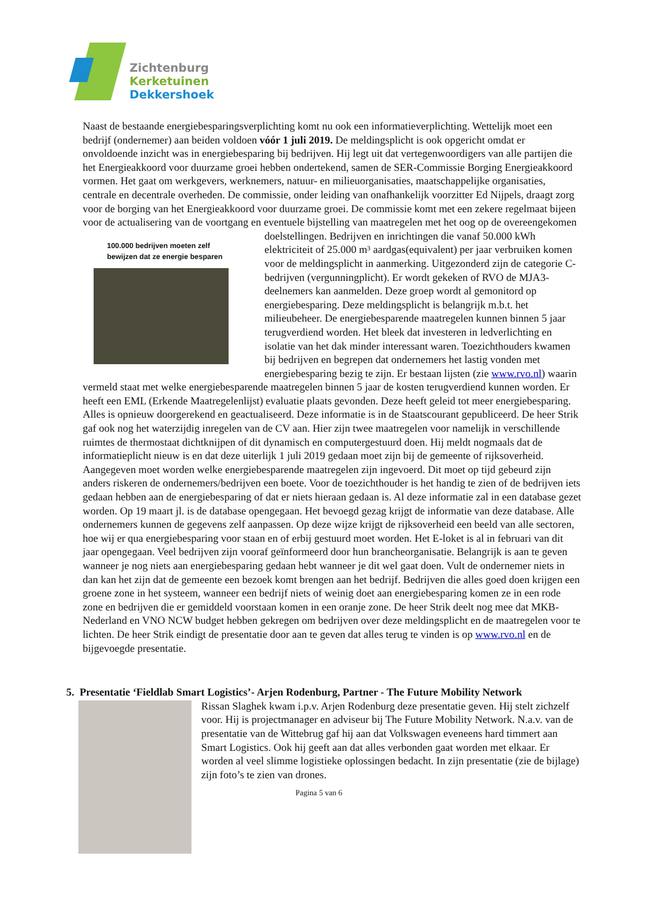Zichtenburg
Kerketuinen
Dekkershoek
Naast de bestaande energiebesparingsverplichting komt nu ook een informatieverplichting. Wettelijk moet een bedrijf (ondernemer) aan beiden voldoen vóór 1 juli 2019. De meldingsplicht is ook opgericht omdat er onvoldoende inzicht was in energiebesparing bij bedrijven. Hij legt uit dat vertegenwoordigers van alle partijen die het Energieakkoord voor duurzame groei hebben ondertekend, samen de SER-Commissie Borging Energieakkoord vormen. Het gaat om werkgevers, werknemers, natuur- en milieuorganisaties, maatschappelijke organisaties, centrale en decentrale overheden. De commissie, onder leiding van onafhankelijk voorzitter Ed Nijpels, draagt zorg voor de borging van het Energieakkoord voor duurzame groei. De commissie komt met een zekere regelmaat bijeen voor de actualisering van de voortgang en eventuele bijstelling van maatregelen met het oog op de 100.000 bedrijven moeten zelf
bewijzen dat ze energie besparen overeengekomen doelstellingen. Bedrijven en inrichtingen die vanaf 50.000 kWh elektriciteit of 25.000 m³ aardgas(equivalent) per jaar verbruiken komen voor de meldingsplicht in aanmerking. Uitgezonderd zijn de categorie C-bedrijven (vergunningplicht). Er wordt gekeken of RVO de MJA3-deelnemers kan aanmelden. Deze groep wordt al gemonitord op energiebesparing. Deze meldingsplicht is belangrijk m.b.t. het milieubeheer. De energiebesparende maatregelen kunnen binnen 5 jaar terugverdiend worden. Het bleek dat investeren in ledverlichting en isolatie van het dak minder interessant waren. Toezichthouders kwamen bij bedrijven en begrepen dat ondernemers het lastig vonden met energiebesparing bezig te zijn. Er bestaan lijsten (zie www.rvo.nl) waarin vermeld staat met welke energiebesparende maatregelen binnen 5 jaar de kosten terugverdiend kunnen worden. Er heeft een EML (Erkende Maatregelenlijst) evaluatie plaats gevonden. Deze heeft geleid tot meer energiebesparing. Alles is opnieuw doorgerekend en geactualiseerd. Deze informatie is in de Staatscourant gepubliceerd. De heer Strik gaf ook nog het waterzijdig inregelen van de CV aan. Hier zijn twee maatregelen voor namelijk in verschillende ruimtes de thermostaat dichtknijpen of dit dynamisch en computergestuurd doen. Hij meldt nogmaals dat de informatieplicht nieuw is en dat deze uiterlijk 1 juli 2019 gedaan moet zijn bij de gemeente of rijksoverheid. Aangegeven moet worden welke energiebesparende maatregelen zijn ingevoerd. Dit moet op tijd gebeurd zijn anders riskeren de ondernemers/bedrijven een boete. Voor de toezichthouder is het handig te zien of de bedrijven iets gedaan hebben aan de energiebesparing of dat er niets hieraan gedaan is. Al deze informatie zal in een database gezet worden. Op 19 maart jl. is de database opengegaan. Het bevoegd gezag krijgt de informatie van deze database. Alle ondernemers kunnen de gegevens zelf aanpassen. Op deze wijze krijgt de rijksoverheid een beeld van alle sectoren, hoe wij er qua energiebesparing voor staan en of erbij gestuurd moet worden. Het E-loket is al in februari van dit jaar opengegaan. Veel bedrijven zijn vooraf geïnformeerd door hun brancheorganisatie. Belangrijk is aan te geven wanneer je nog niets aan energiebesparing gedaan hebt wanneer je dit wel gaat doen. Vult de ondernemer niets in dan kan het zijn dat de gemeente een bezoek komt brengen aan het bedrijf. Bedrijven die alles goed doen krijgen een groene zone in het systeem, wanneer een bedrijf niets of weinig doet aan energiebesparing komen ze in een rode zone en bedrijven die er gemiddeld voorstaan komen in een oranje zone. De heer Strik deelt nog mee dat MKB-Nederland en VNO NCW budget hebben gekregen om bedrijven over deze meldingsplicht en de maatregelen voor te lichten. De heer Strik eindigt de presentatie door aan te geven dat alles terug te vinden is op www.rvo.nl en de bijgevoegde presentatie.
5. Presentatie ‘Fieldlab Smart Logistics’- Arjen Rodenburg, Partner - The Future Mobility Network
Rissan Slaghek kwam i.p.v. Arjen Rodenburg deze presentatie geven. Hij stelt zichzelf voor. Hij is projectmanager en adviseur bij The Future Mobility Network. N.a.v. van de presentatie van de Wittebrug gaf hij aan dat Volkswagen eveneens hard timmert aan Smart Logistics. Ook hij geeft aan dat alles verbonden gaat worden met elkaar. Er worden al veel slimme logistieke oplossingen bedacht. In zijn presentatie (zie de bijlage) zijn foto’s te zien van drones.
Pagina 5 van 6